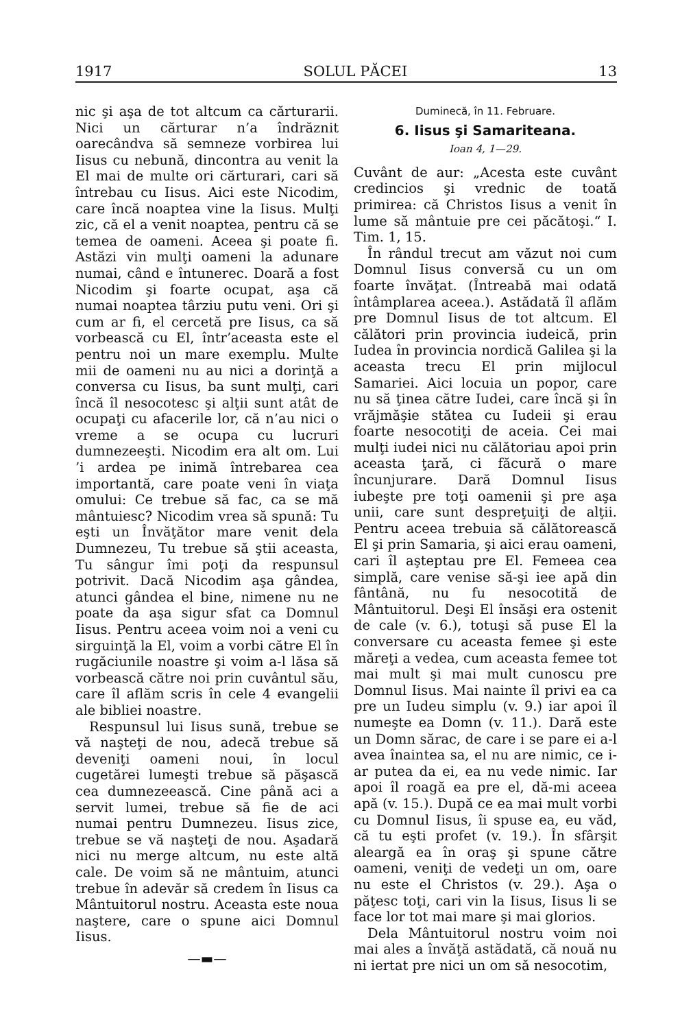1917 SOLUL PĂCEI 13
nic şi aşa de tot altcum ca cărturarii. Nici un cărturar n’a îndrăznit oarecândva să semneze vorbirea lui Iisus cu nebună, dincontra au venit la El mai de multe ori cărturari, cari să întrebau cu Iisus. Aici este Nicodim, care încă noaptea vine la Iisus. Mulţi zic, că el a venit noaptea, pentru că se temea de oameni. Aceea şi poate fi. Astăzi vin mulţi oameni la adunare numai, când e întunerec. Doară a fost Nicodim şi foarte ocupat, aşa că numai noaptea târziu putu veni. Ori şi cum ar fi, el cercetă pre Iisus, ca să vorbească cu El, într’aceasta este el pentru noi un mare exemplu. Multe mii de oameni nu au nici a dorinţă a conversa cu Iisus, ba sunt mulţi, cari încă îl nesocotesc şi alţii sunt atât de ocupaţi cu afacerile lor, că n’au nici o vreme a se ocupa cu lucruri dumnezeeşti. Nicodim era alt om. Lui ’i ardea pe inimă întrebarea cea importantă, care poate veni în viaţa omului: Ce trebue să fac, ca se mă mântuiesc? Nicodim vrea să spună: Tu eşti un Învăţător mare venit dela Dumnezeu, Tu trebue să ştii aceasta, Tu sângur îmi poţi da respunsul potrivit. Dacă Nicodim aşa gândea, atunci gândea el bine, nimene nu ne poate da aşa sigur sfat ca Domnul Iisus. Pentru aceea voim noi a veni cu sirguinţă la El, voim a vorbi către El în rugăciunile noastre şi voim a-l lăsa să vorbească către noi prin cuvântul său, care îl aflăm scris în cele 4 evangelii ale bibliei noastre.
Respunsul lui Iisus sună, trebue se vă naşteţi de nou, adecă trebue să deveniţi oameni noui, în locul cugetărei lumeşti trebue să păşască cea dumnezeească. Cine până aci a servit lumei, trebue să fie de aci numai pentru Dumnezeu. Iisus zice, trebue se vă naşteţi de nou. Aşadară nici nu merge altcum, nu este altă cale. De voim să ne mântuim, atunci trebue în adevăr să credem în Iisus ca Mântuitorul nostru. Aceasta este noua naştere, care o spune aici Domnul Iisus.
—▬—
Duminecă, în 11. Februare.
6. Iisus şi Samariteana.
Ioan 4, 1—29.
Cuvânt de aur: „Acesta este cuvânt credincios şi vrednic de toată primirea: că Christos Iisus a venit în lume să mântuie pre cei păcătoşi.“ I. Tim. 1, 15.
În rândul trecut am văzut noi cum Domnul Iisus conversă cu un om foarte învăţat. (Întreabă mai odată întâmplarea aceea.). Astădată îl aflăm pre Domnul Iisus de tot altcum. El călători prin provincia iudeică, prin Iudea în provincia nordică Galilea şi la aceasta trecu El prin mijlocul Samariei. Aici locuia un popor, care nu să ţinea către Iudei, care încă şi în vrăjmăşie stătea cu Iudeii şi erau foarte nesocotiţi de aceia. Cei mai mulţi iudei nici nu călătoriau apoi prin aceasta ţară, ci făcură o mare încunjurare. Dară Domnul Iisus iubeşte pre toţi oamenii şi pre aşa unii, care sunt despreţuiţi de alţii. Pentru aceea trebuia să călătorească El şi prin Samaria, şi aici erau oameni, cari îl aşteptau pre El. Femeea cea simplă, care venise să-şi iee apă din fântână, nu fu nesocotită de Mântuitorul. Deşi El însăşi era ostenit de cale (v. 6.), totuşi să puse El la conversare cu aceasta femee şi este măreţi a vedea, cum aceasta femee tot mai mult şi mai mult cunoscu pre Domnul Iisus. Mai nainte îl privi ea ca pre un Iudeu simplu (v. 9.) iar apoi îl numeşte ea Domn (v. 11.). Dară este un Domn sărac, de care i se pare ei a-l avea înaintea sa, el nu are nimic, ce i-ar putea da ei, ea nu vede nimic. Iar apoi îl roagă ea pre el, dă-mi aceea apă (v. 15.). După ce ea mai mult vorbi cu Domnul Iisus, îi spuse ea, eu văd, că tu eşti profet (v. 19.). În sfârşit aleargă ea în oraş şi spune către oameni, veniţi de vedeţi un om, oare nu este el Christos (v. 29.). Aşa o păţesc toţi, cari vin la Iisus, Iisus li se face lor tot mai mare şi mai glorios.
Dela Mântuitorul nostru voim noi mai ales a învăţă astădată, că nouă nu ni iertat pre nici un om să nesocotim,